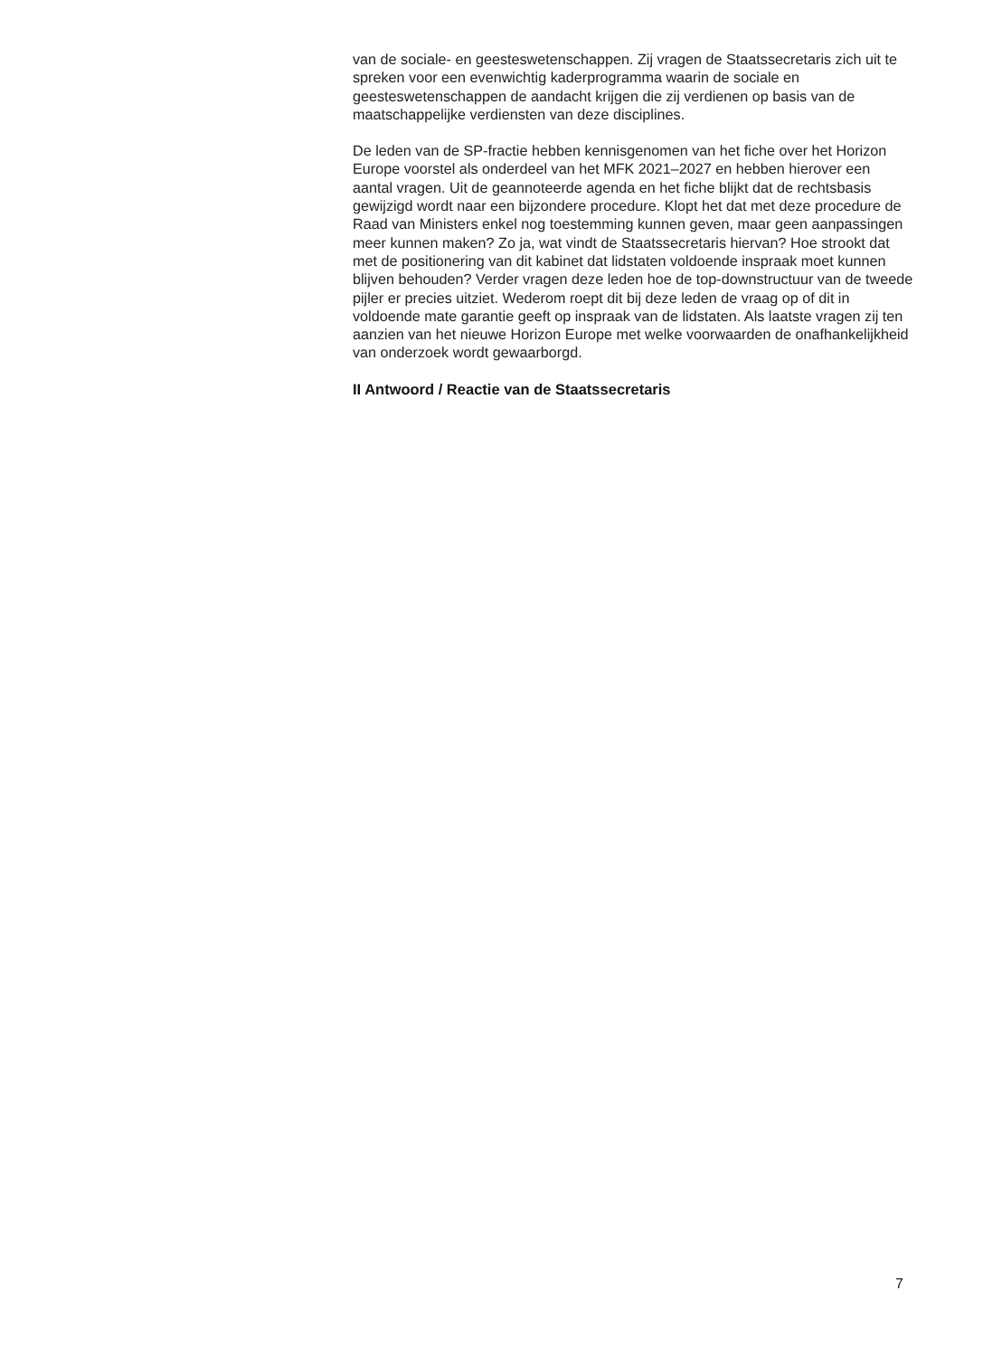van de sociale- en geesteswetenschappen. Zij vragen de Staatssecretaris zich uit te spreken voor een evenwichtig kaderprogramma waarin de sociale en geesteswetenschappen de aandacht krijgen die zij verdienen op basis van de maatschappelijke verdiensten van deze disciplines.
De leden van de SP-fractie hebben kennisgenomen van het fiche over het Horizon Europe voorstel als onderdeel van het MFK 2021–2027 en hebben hierover een aantal vragen. Uit de geannoteerde agenda en het fiche blijkt dat de rechtsbasis gewijzigd wordt naar een bijzondere procedure. Klopt het dat met deze procedure de Raad van Ministers enkel nog toestemming kunnen geven, maar geen aanpassingen meer kunnen maken? Zo ja, wat vindt de Staatssecretaris hiervan? Hoe strookt dat met de positionering van dit kabinet dat lidstaten voldoende inspraak moet kunnen blijven behouden? Verder vragen deze leden hoe de top-downstructuur van de tweede pijler er precies uitziet. Wederom roept dit bij deze leden de vraag op of dit in voldoende mate garantie geeft op inspraak van de lidstaten. Als laatste vragen zij ten aanzien van het nieuwe Horizon Europe met welke voorwaarden de onafhankelijkheid van onderzoek wordt gewaarborgd.
II Antwoord / Reactie van de Staatssecretaris
7